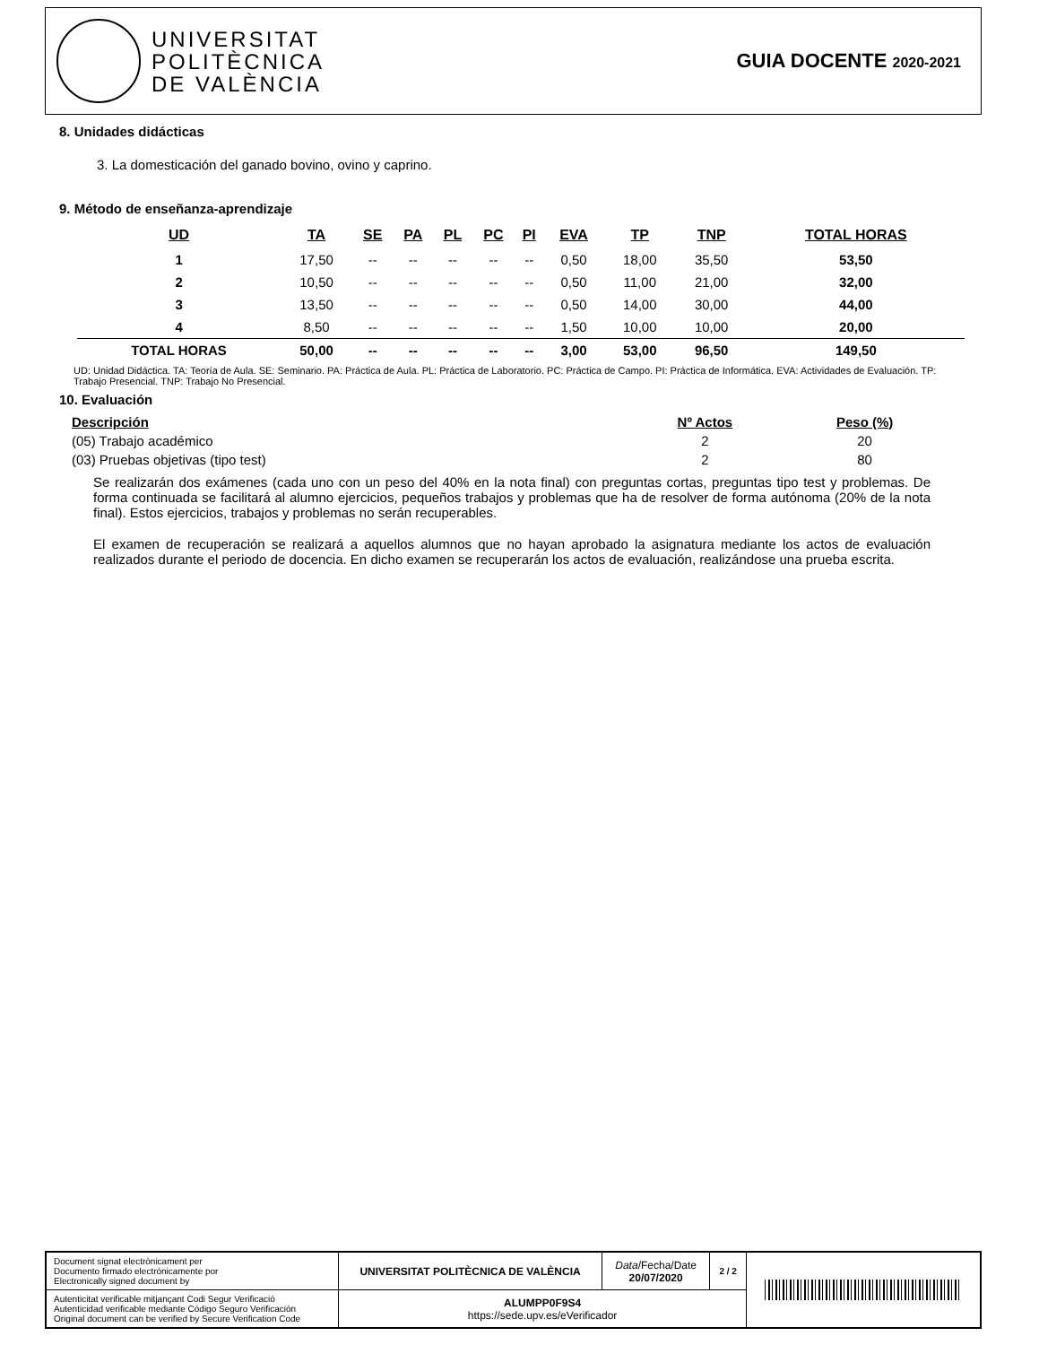UNIVERSITAT
POLITÈCNICA
DE VALÈNCIA
GUIA DOCENTE 2020-2021
8. Unidades didácticas
3. La domesticación del ganado bovino, ovino y caprino.
9. Método de enseñanza-aprendizaje
| UD | TA | SE | PA | PL | PC | PI | EVA | TP | TNP | TOTAL HORAS |
| --- | --- | --- | --- | --- | --- | --- | --- | --- | --- | --- |
| 1 | 17,50 | -- | -- | -- | -- | -- | 0,50 | 18,00 | 35,50 | 53,50 |
| 2 | 10,50 | -- | -- | -- | -- | -- | 0,50 | 11,00 | 21,00 | 32,00 |
| 3 | 13,50 | -- | -- | -- | -- | -- | 0,50 | 14,00 | 30,00 | 44,00 |
| 4 | 8,50 | -- | -- | -- | -- | -- | 1,50 | 10,00 | 10,00 | 20,00 |
| TOTAL HORAS | 50,00 | -- | -- | -- | -- | -- | 3,00 | 53,00 | 96,50 | 149,50 |
UD: Unidad Didáctica. TA: Teoría de Aula. SE: Seminario. PA: Práctica de Aula. PL: Práctica de Laboratorio. PC: Práctica de Campo. PI: Práctica de Informática. EVA: Actividades de Evaluación. TP: Trabajo Presencial. TNP: Trabajo No Presencial.
10. Evaluación
| Descripción | Nº Actos | Peso (%) |
| (05) Trabajo académico | 2 | 20 |
| (03) Pruebas objetivas (tipo test) | 2 | 80 |
Se realizarán dos exámenes (cada uno con un peso del 40% en la nota final) con preguntas cortas, preguntas tipo test y problemas. De forma continuada se facilitará al alumno ejercicios, pequeños trabajos y problemas que ha de resolver de forma autónoma (20% de la nota final). Estos ejercicios, trabajos y problemas no serán recuperables.
El examen de recuperación se realizará a aquellos alumnos que no hayan aprobado la asignatura mediante los actos de evaluación realizados durante el periodo de docencia. En dicho examen se recuperarán los actos de evaluación, realizándose una prueba escrita.
| Document signat electrònicament per Documento firmado electrónicamente por Electronically signed document by | UNIVERSITAT POLITÈCNICA DE VALÈNCIA | Data /Fecha/Date 20/07/2020 | 2 / 2 | |
| Autenticitat verificable mitjançant Codi Segur Verificació Autenticidad verificable mediante Código Seguro Verificación Original document can be verified by Secure Verification Code | ALUMPP0F9S4 https://sede.upv.es/eVerificador | | | |